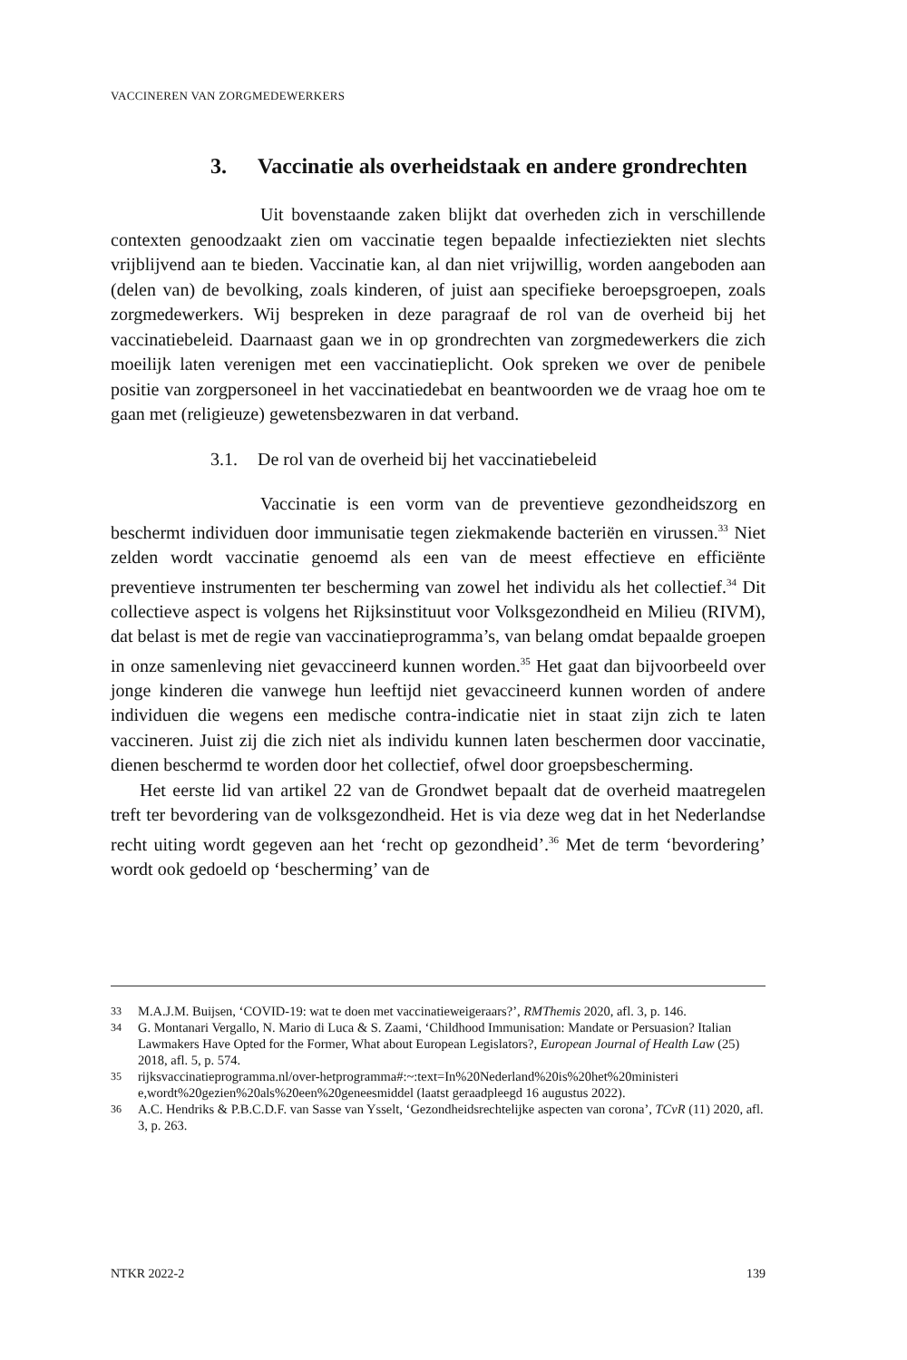VACCINEREN VAN ZORGMEDEWERKERS
3. Vaccinatie als overheidstaak en andere grondrechten
Uit bovenstaande zaken blijkt dat overheden zich in verschillende contexten genoodzaakt zien om vaccinatie tegen bepaalde infectieziekten niet slechts vrijblijvend aan te bieden. Vaccinatie kan, al dan niet vrijwillig, worden aangeboden aan (delen van) de bevolking, zoals kinderen, of juist aan specifieke beroepsgroepen, zoals zorgmedewerkers. Wij bespreken in deze paragraaf de rol van de overheid bij het vaccinatiebeleid. Daarnaast gaan we in op grondrechten van zorgmedewerkers die zich moeilijk laten verenigen met een vaccinatieplicht. Ook spreken we over de penibele positie van zorgpersoneel in het vaccinatiedebat en beantwoorden we de vraag hoe om te gaan met (religieuze) gewetensbezwaren in dat verband.
3.1. De rol van de overheid bij het vaccinatiebeleid
Vaccinatie is een vorm van de preventieve gezondheidszorg en beschermt individuen door immunisatie tegen ziekmakende bacteriën en virussen.<sup>33</sup> Niet zelden wordt vaccinatie genoemd als een van de meest effectieve en efficiënte preventieve instrumenten ter bescherming van zowel het individu als het collectief.<sup>34</sup> Dit collectieve aspect is volgens het Rijksinstituut voor Volksgezondheid en Milieu (RIVM), dat belast is met de regie van vaccinatieprogramma’s, van belang omdat bepaalde groepen in onze samenleving niet gevaccineerd kunnen worden.<sup>35</sup> Het gaat dan bijvoorbeeld over jonge kinderen die vanwege hun leeftijd niet gevaccineerd kunnen worden of andere individuen die wegens een medische contra-indicatie niet in staat zijn zich te laten vaccineren. Juist zij die zich niet als individu kunnen laten beschermen door vaccinatie, dienen beschermd te worden door het collectief, ofwel door groepsbescherming.
Het eerste lid van artikel 22 van de Grondwet bepaalt dat de overheid maatregelen treft ter bevordering van de volksgezondheid. Het is via deze weg dat in het Nederlandse recht uiting wordt gegeven aan het ‘recht op gezondheid’.<sup>36</sup> Met de term ‘bevordering’ wordt ook gedoeld op ‘bescherming’ van de
33 M.A.J.M. Buijsen, ‘COVID-19: wat te doen met vaccinatieweigeraars?’, RMThemis 2020, afl. 3, p. 146.
34 G. Montanari Vergallo, N. Mario di Luca & S. Zaami, ‘Childhood Immunisation: Mandate or Persuasion? Italian Lawmakers Have Opted for the Former, What about European Legislators?, European Journal of Health Law (25) 2018, afl. 5, p. 574.
35 rijksvaccinatieprogramma.nl/over-hetprogramma#:~:text=In%20Nederland%20is%20het%20ministeri e,wordt%20gezien%20als%20een%20geneesmiddel (laatst geraadpleegd 16 augustus 2022).
36 A.C. Hendriks & P.B.C.D.F. van Sasse van Ysselt, ‘Gezondheidsrechtelijke aspecten van corona’, TCvR (11) 2020, afl. 3, p. 263.
NTKR 2022-2 139